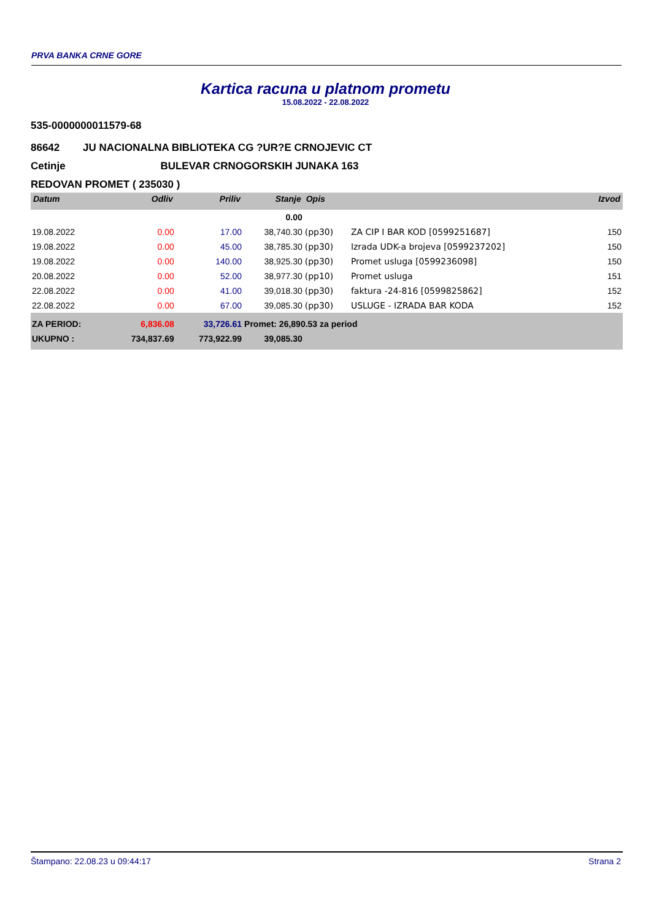PRVA BANKA CRNE GORE
Kartica racuna u platnom prometu
15.08.2022 - 22.08.2022
535-0000000011579-68
86642 JU NACIONALNA BIBLIOTEKA CG ?UR?E CRNOJEVIC CT
Cetinje BULEVAR CRNOGORSKIH JUNAKA 163
REDOVAN PROMET ( 235030 )
| Datum | Odliv | Priliv | Stanje | Opis | | Izvod |
| --- | --- | --- | --- | --- | --- | --- |
| | | | 0.00 | | | |
| 19.08.2022 | 0.00 | 17.00 | 38,740.30 | (pp30) | ZA CIP I BAR KOD [0599251687] | 150 |
| 19.08.2022 | 0.00 | 45.00 | 38,785.30 | (pp30) | Izrada UDK-a brojeva [0599237202] | 150 |
| 19.08.2022 | 0.00 | 140.00 | 38,925.30 | (pp30) | Promet usluga [0599236098] | 150 |
| 20.08.2022 | 0.00 | 52.00 | 38,977.30 | (pp10) | Promet usluga | 151 |
| 22.08.2022 | 0.00 | 41.00 | 39,018.30 | (pp30) | faktura -24-816 [0599825862] | 152 |
| 22.08.2022 | 0.00 | 67.00 | 39,085.30 | (pp30) | USLUGE - IZRADA BAR KODA | 152 |
| ZA PERIOD: | 6,836.08 | 33,726.61 | Promet: 26,890.53 za period | | | |
| UKUPNO : | 734,837.69 | 773,922.99 | 39,085.30 | | | |
Štampano: 22.08.23 u 09:44:17 Strana 2